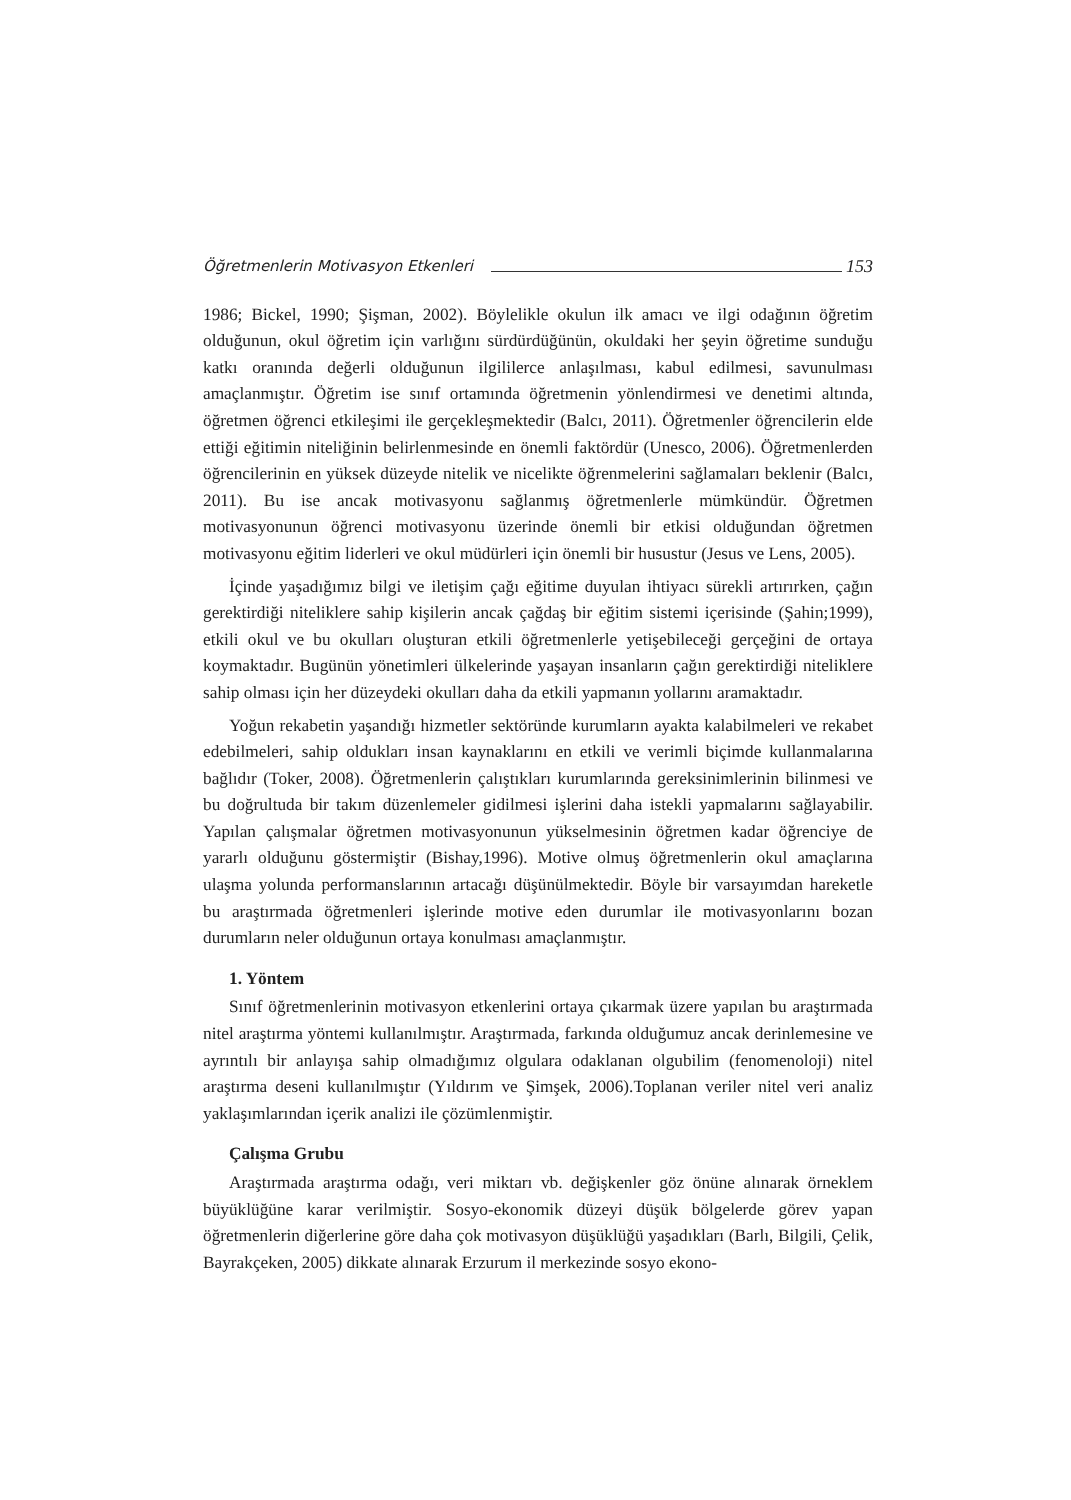Öğretmenlerin Motivasyon Etkenleri 153
1986; Bickel, 1990; Şişman, 2002). Böylelikle okulun ilk amacı ve ilgi odağının öğretim olduğunun, okul öğretim için varlığını sürdürdüğünün, okuldaki her şeyin öğretime sunduğu katkı oranında değerli olduğunun ilgililerce anlaşılması, kabul edilmesi, savunulması amaçlanmıştır. Öğretim ise sınıf ortamında öğretmenin yönlendirmesi ve denetimi altında, öğretmen öğrenci etkileşimi ile gerçekleşmektedir (Balcı, 2011). Öğretmenler öğrencilerin elde ettiği eğitimin niteliğinin belirlenmesinde en önemli faktördür (Unesco, 2006). Öğretmenlerden öğrencilerinin en yüksek düzeyde nitelik ve nicelikte öğrenmelerini sağlamaları beklenir (Balcı, 2011). Bu ise ancak motivasyonu sağlanmış öğretmenlerle mümkündür. Öğretmen motivasyonunun öğrenci motivasyonu üzerinde önemli bir etkisi olduğundan öğretmen motivasyonu eğitim liderleri ve okul müdürleri için önemli bir husustur (Jesus ve Lens, 2005).
İçinde yaşadığımız bilgi ve iletişim çağı eğitime duyulan ihtiyacı sürekli artırırken, çağın gerektirdiği niteliklere sahip kişilerin ancak çağdaş bir eğitim sistemi içerisinde (Şahin;1999), etkili okul ve bu okulları oluşturan etkili öğretmenlerle yetişebileceği gerçeğini de ortaya koymaktadır. Bugünün yönetimleri ülkelerinde yaşayan insanların çağın gerektirdiği niteliklere sahip olması için her düzeydeki okulları daha da etkili yapmanın yollarını aramaktadır.
Yoğun rekabetin yaşandığı hizmetler sektöründe kurumların ayakta kalabilmeleri ve rekabet edebilmeleri, sahip oldukları insan kaynaklarını en etkili ve verimli biçimde kullanmalarına bağlıdır (Toker, 2008). Öğretmenlerin çalıştıkları kurumlarında gereksinimlerinin bilinmesi ve bu doğrultuda bir takım düzenlemeler gidilmesi işlerini daha istekli yapmalarını sağlayabilir. Yapılan çalışmalar öğretmen motivasyonunun yükselmesinin öğretmen kadar öğrenciye de yararlı olduğunu göstermiştir (Bishay,1996). Motive olmuş öğretmenlerin okul amaçlarına ulaşma yolunda performanslarının artacağı düşünülmektedir. Böyle bir varsayımdan hareketle bu araştırmada öğretmenleri işlerinde motive eden durumlar ile motivasyonlarını bozan durumların neler olduğunun ortaya konulması amaçlanmıştır.
1. Yöntem
Sınıf öğretmenlerinin motivasyon etkenlerini ortaya çıkarmak üzere yapılan bu araştırmada nitel araştırma yöntemi kullanılmıştır. Araştırmada, farkında olduğumuz ancak derinlemesine ve ayrıntılı bir anlayışa sahip olmadığımız olgulara odaklanan olgubilim (fenomenoloji) nitel araştırma deseni kullanılmıştır (Yıldırım ve Şimşek, 2006).Toplanan veriler nitel veri analiz yaklaşımlarından içerik analizi ile çözümlenmiştir.
Çalışma Grubu
Araştırmada araştırma odağı, veri miktarı vb. değişkenler göz önüne alınarak örneklem büyüklüğüne karar verilmiştir. Sosyo-ekonomik düzeyi düşük bölgelerde görev yapan öğretmenlerin diğerlerine göre daha çok motivasyon düşüklüğü yaşadıkları (Barlı, Bilgili, Çelik, Bayrakçeken, 2005) dikkate alınarak Erzurum il merkezinde sosyo ekono-